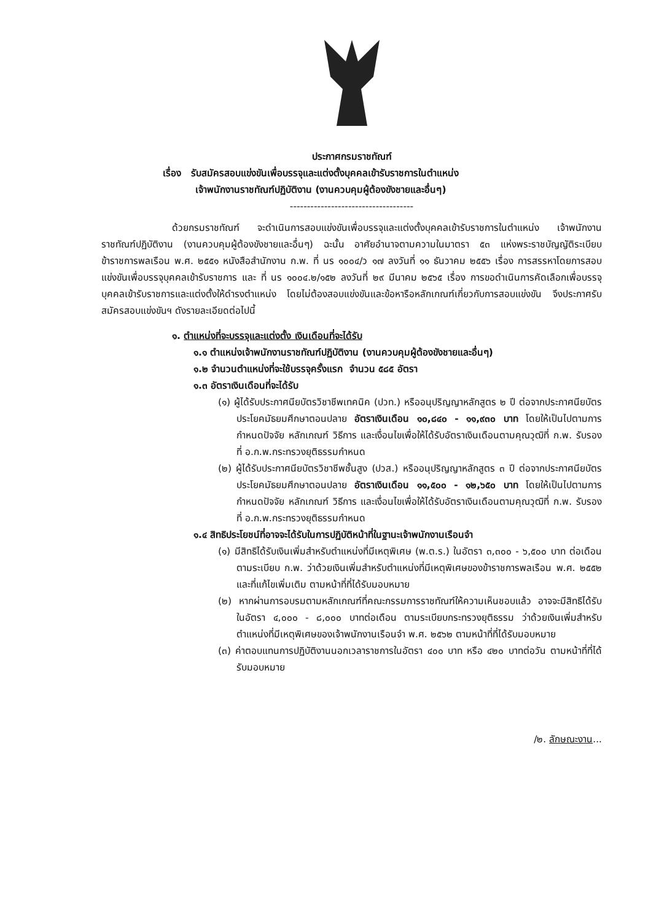ประกาศกรมราชทัณฑ์
เรื่อง รับสมัครสอบแข่งขันเพื่อบรรจุและแต่งตั้งบุคคลเข้ารับราชการในตำแหน่ง
เจ้าพนักงานราชทัณฑ์ปฏิบัติงาน (งานควบคุมผู้ต้องขังชายและอื่นๆ)
------------------------------------
ด้วยกรมราชทัณฑ์ จะดำเนินการสอบแข่งขันเพื่อบรรจุและแต่งตั้งบุคคลเข้ารับราชการในตำแหน่ง เจ้าพนักงานราชทัณฑ์ปฏิบัติงาน (งานควบคุมผู้ต้องขังชายและอื่นๆ) ฉะนั้น อาศัยอำนาจตามความในมาตรา ๕๓ แห่งพระราชบัญญัติระเบียบข้าราชการพลเรือน พ.ศ. ๒๕๕๑ หนังสือสำนักงาน ก.พ. ที่ นร ๑๐๐๔/ว ๑๗ ลงวันที่ ๑๑ ธันวาคม ๒๕๕๖ เรื่อง การสรรหาโดยการสอบแข่งขันเพื่อบรรจุบุคคลเข้ารับราชการ และ ที่ นร ๑๐๐๔.๒/๑๕๒ ลงวันที่ ๒๙ มีนาคม ๒๕๖๕ เรื่อง การขอดำเนินการคัดเลือกเพื่อบรรจุบุคคลเข้ารับราชการและแต่งตั้งให้ดำรงตำแหน่ง โดยไม่ต้องสอบแข่งขันและข้อหารือหลักเกณฑ์เกี่ยวกับการสอบแข่งขัน จึงประกาศรับสมัครสอบแข่งขันฯ ดังรายละเอียดต่อไปนี้
๑. ตำแหน่งที่จะบรรจุและแต่งตั้ง เงินเดือนที่จะได้รับ
๑.๑ ตำแหน่งเจ้าพนักงานราชทัณฑ์ปฏิบัติงาน (งานควบคุมผู้ต้องขังชายและอื่นๆ)
๑.๒ จำนวนตำแหน่งที่จะใช้บรรจุครั้งแรก จำนวน ๕๘๕ อัตรา
๑.๓ อัตราเงินเดือนที่จะได้รับ
(๑) ผู้ได้รับประกาศนียบัตรวิชาชีพเทคนิค (ปวท.) หรืออนุปริญญาหลักสูตร ๒ ปี ต่อจากประกาศนียบัตรประโยคมัธยมศึกษาตอนปลาย อัตราเงินเดือน ๑๐,๘๔๐ - ๑๑,๙๓๐ บาท โดยให้เป็นไปตามการกำหนดปัจจัย หลักเกณฑ์ วิธีการ และเงื่อนไขเพื่อให้ได้รับอัตราเงินเดือนตามคุณวุฒิที่ ก.พ. รับรอง ที่ อ.ก.พ.กระทรวงยุติธรรมกำหนด
(๒) ผู้ได้รับประกาศนียบัตรวิชาชีพชั้นสูง (ปวส.) หรืออนุปริญญาหลักสูตร ๓ ปี ต่อจากประกาศนียบัตรประโยคมัธยมศึกษาตอนปลาย อัตราเงินเดือน ๑๑,๕๐๐ - ๑๒,๖๕๐ บาท โดยให้เป็นไปตามการกำหนดปัจจัย หลักเกณฑ์ วิธีการ และเงื่อนไขเพื่อให้ได้รับอัตราเงินเดือนตามคุณวุฒิที่ ก.พ. รับรอง ที่ อ.ก.พ.กระทรวงยุติธรรมกำหนด
๑.๔ สิทธิประโยชน์ที่อาจจะได้รับในการปฏิบัติหน้าที่ในฐานะเจ้าพนักงานเรือนจำ
(๑) มีสิทธิได้รับเงินเพิ่มสำหรับตำแหน่งที่มีเหตุพิเศษ (พ.ต.ร.) ในอัตรา ๓,๓๐๐ - ๖,๕๐๐ บาท ต่อเดือน ตามระเบียบ ก.พ. ว่าด้วยเงินเพิ่มสำหรับตำแหน่งที่มีเหตุพิเศษของข้าราชการพลเรือน พ.ศ. ๒๕๕๒ และที่แก้ไขเพิ่มเติม ตามหน้าที่ที่ได้รับมอบหมาย
(๒) หากผ่านการอบรมตามหลักเกณฑ์ที่คณะกรรมการราชทัณฑ์ให้ความเห็นชอบแล้ว อาจจะมีสิทธิได้รับในอัตรา ๔,๐๐๐ - ๘,๐๐๐ บาทต่อเดือน ตามระเบียบกระทรวงยุติธรรม ว่าด้วยเงินเพิ่มสำหรับตำแหน่งที่มีเหตุพิเศษของเจ้าพนักงานเรือนจำ พ.ศ. ๒๕๖๒ ตามหน้าที่ที่ได้รับมอบหมาย
(๓) ค่าตอบแทนการปฏิบัติงานนอกเวลาราชการในอัตรา ๔๐๐ บาท หรือ ๔๒๐ บาทต่อวัน ตามหน้าที่ที่ได้รับมอบหมาย
/๒. ลักษณะงาน...